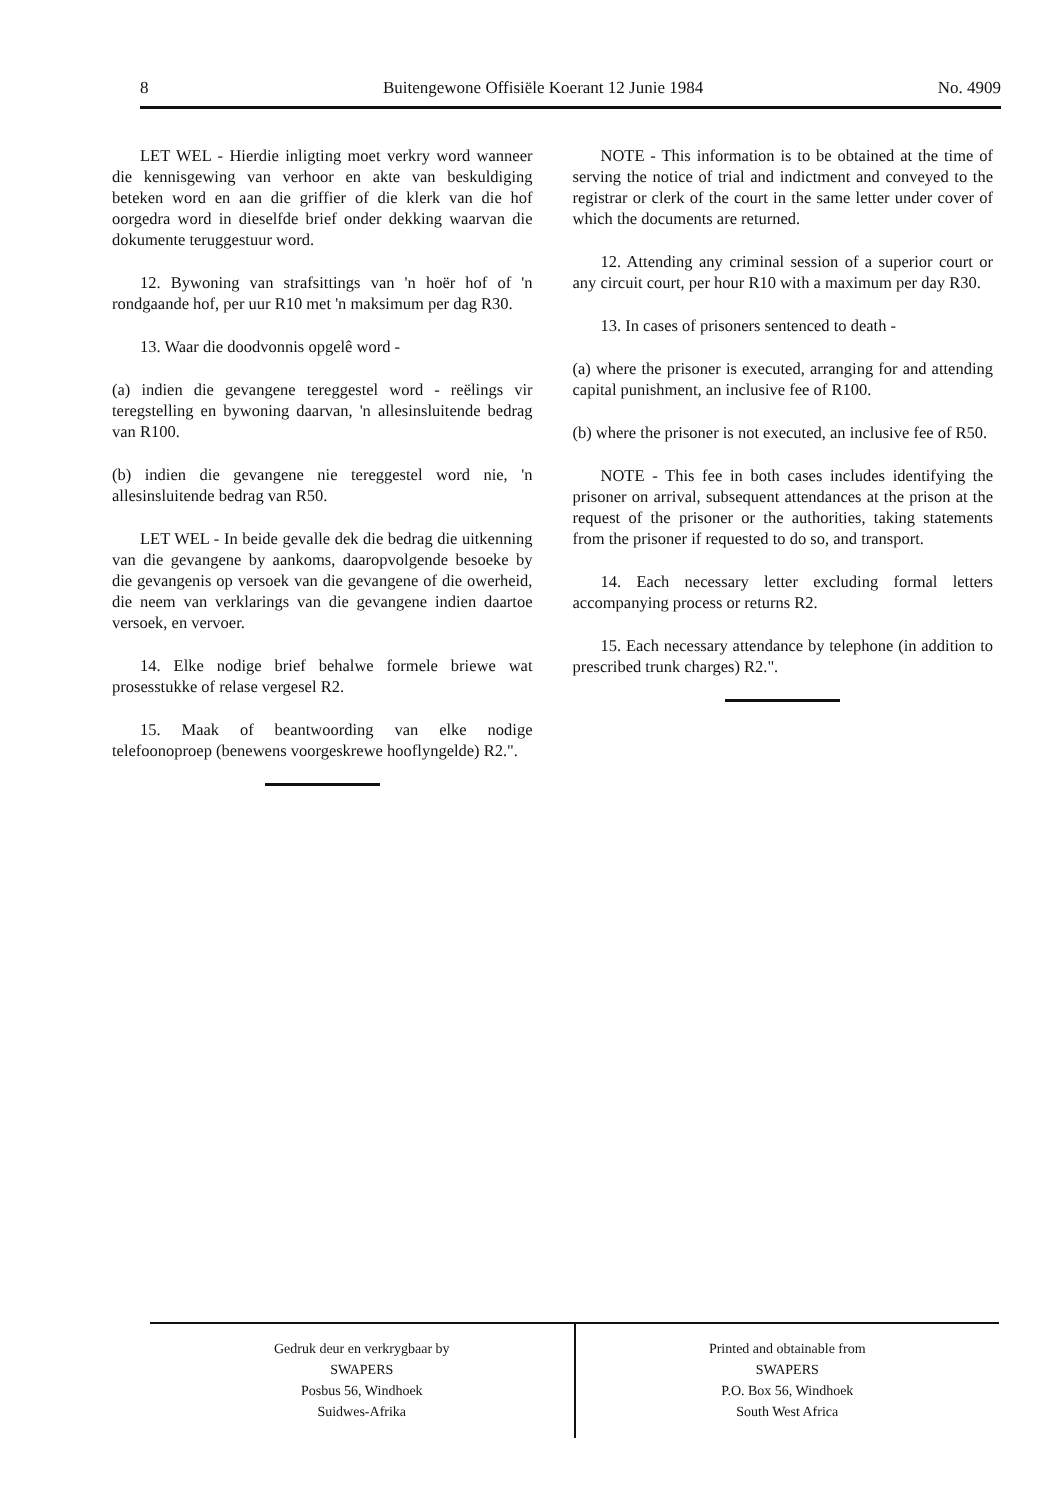8 Buitengewone Offisiële Koerant 12 Junie 1984 No. 4909
LET WEL - Hierdie inligting moet verkry word wanneer die kennisgewing van verhoor en akte van beskuldiging beteken word en aan die griffier of die klerk van die hof oorgedra word in dieselfde brief onder dekking waarvan die dokumente teruggestuur word.
12. Bywoning van strafsittings van 'n hoër hof of 'n rondgaande hof, per uur R10 met 'n maksimum per dag R30.
13. Waar die doodvonnis opgelê word -
(a) indien die gevangene tereggestel word - reëlings vir teregstelling en bywoning daarvan, 'n allesinsluitende bedrag van R100.
(b) indien die gevangene nie tereggestel word nie, 'n allesinsluitende bedrag van R50.
LET WEL - In beide gevalle dek die bedrag die uitkenning van die gevangene by aankoms, daaropvolgende besoeke by die gevangenis op versoek van die gevangene of die owerheid, die neem van verklarings van die gevangene indien daartoe versoek, en vervoer.
14. Elke nodige brief behalwe formele briewe wat prosesstukke of relase vergesel R2.
15. Maak of beantwoording van elke nodige telefoonoproep (benewens voorgeskrewe hooflyngelde) R2.".
NOTE - This information is to be obtained at the time of serving the notice of trial and indictment and conveyed to the registrar or clerk of the court in the same letter under cover of which the documents are returned.
12. Attending any criminal session of a superior court or any circuit court, per hour R10 with a maximum per day R30.
13. In cases of prisoners sentenced to death -
(a) where the prisoner is executed, arranging for and attending capital punishment, an inclusive fee of R100.
(b) where the prisoner is not executed, an inclusive fee of R50.
NOTE - This fee in both cases includes identifying the prisoner on arrival, subsequent attendances at the prison at the request of the prisoner or the authorities, taking statements from the prisoner if requested to do so, and transport.
14. Each necessary letter excluding formal letters accompanying process or returns R2.
15. Each necessary attendance by telephone (in addition to prescribed trunk charges) R2.".
Gedruk deur en verkrygbaar by
SWAPERS
Posbus 56, Windhoek
Suidwes-Afrika
Printed and obtainable from
SWAPERS
P.O. Box 56, Windhoek
South West Africa